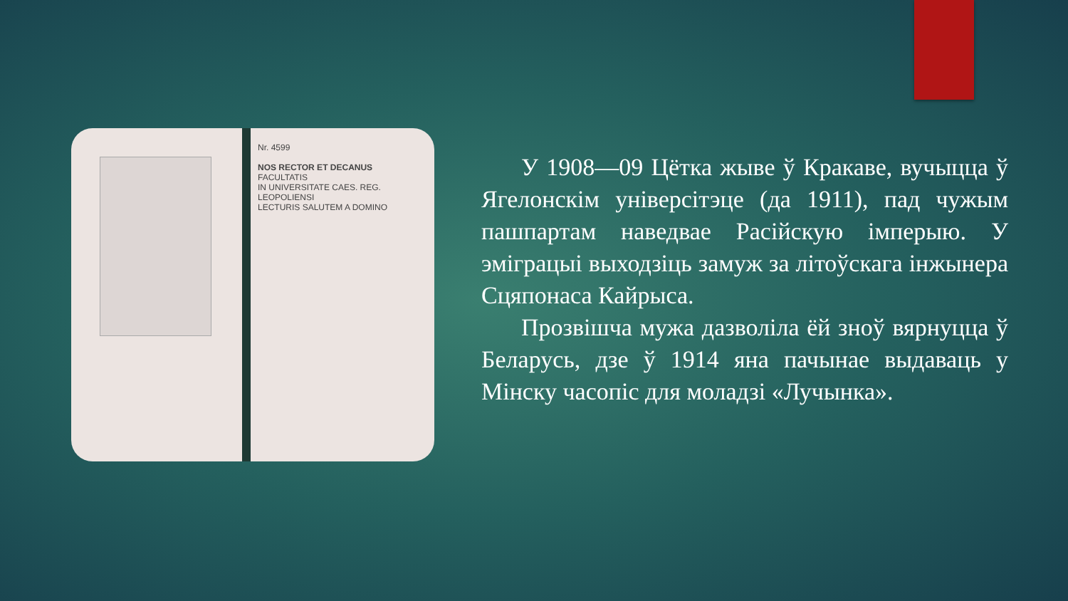Nr. 4599
NOS RECTOR ET DECANUS
FACULTATIS
IN UNIVERSITATE CAES. REG. LEOPOLIENSI
LECTURIS SALUTEM A DOMINO
У 1908—09 Цётка жыве ў Кракаве, вучыцца ў Ягелонскім універсітэце (да 1911), пад чужым пашпартам наведвае Расійскую імперыю. У эміграцыі выходзіць замуж за літоўскага інжынера Сцяпонаса Кайрыса.
Прозвішча мужа дазволіла ёй зноў вярнуцца ў Беларусь, дзе ў 1914 яна пачынае выдаваць у Мінску часопіс для моладзі «Лучынка».